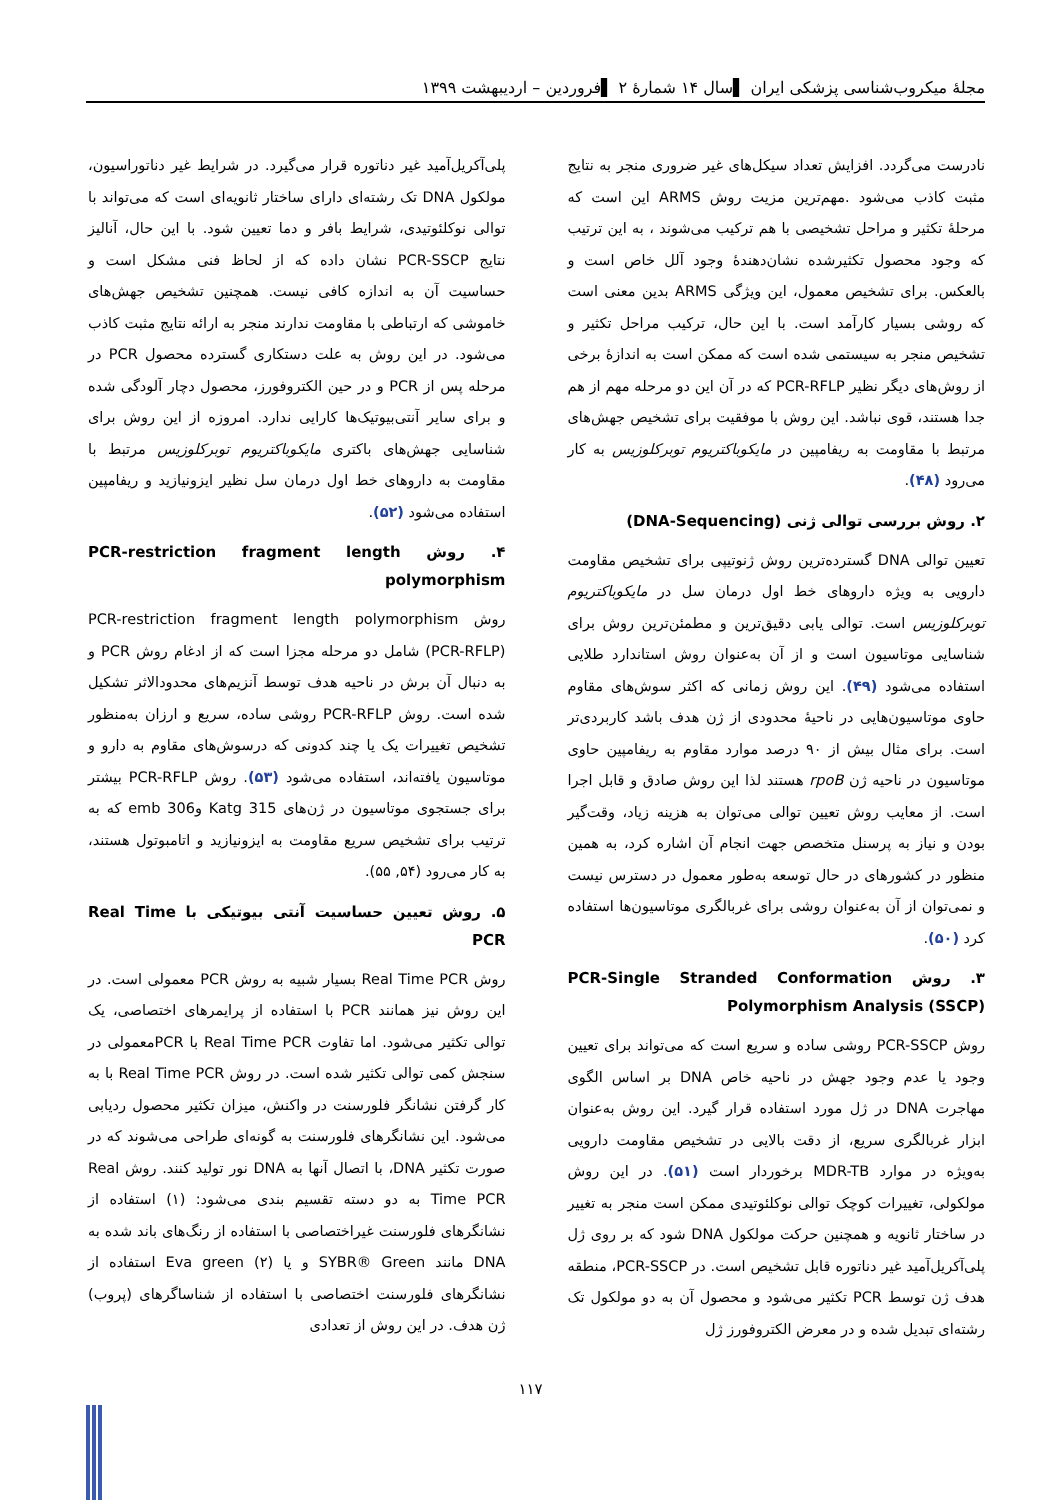مجلهٔ میکروب‌شناسی پزشکی ایران ▌سال ۱۴ شمارهٔ ۲ ▌فروردین – اردیبهشت ۱۳۹۹
نادرست می‌گردد. افزایش تعداد سیکل‌های غیر ضروری منجر به نتایج مثبت کاذب می‌شود .مهم‌ترین مزیت روش ARMS این است که مرحلهٔ تکثیر و مراحل تشخیصی با هم ترکیب می‌شوند ، به این ترتیب که وجود محصول تکثیرشده نشان‌دهندهٔ وجود آلل خاص است و بالعکس. برای تشخیص معمول، این ویژگی ARMS بدین معنی است که روشی بسیار کارآمد است. با این حال، ترکیب مراحل تکثیر و تشخیص منجر به سیستمی شده است که ممکن است به اندازهٔ برخی از روش‌های دیگر نظیر PCR-RFLP که در آن این دو مرحله مهم از هم جدا هستند، قوی نباشد. این روش با موفقیت برای تشخیص جهش‌های مرتبط با مقاومت به ریفامپین در مایکوباکتریوم توبرکلوزیس به کار می‌رود (۴۸).
۲. روش بررسی توالی ژنی (DNA-Sequencing)
تعیین توالی DNA گسترده‌ترین روش ژنوتیپی برای تشخیص مقاومت دارویی به ویژه داروهای خط اول درمان سل در مایکوباکتریوم توبرکلوزیس است. توالی یابی دقیق‌ترین و مطمئن‌ترین روش برای شناسایی موتاسیون است و از آن به‌عنوان روش استاندارد طلایی استفاده می‌شود (۴۹). این روش زمانی که اکثر سوش‌های مقاوم حاوی موتاسیون‌هایی در ناحیهٔ محدودی از ژن هدف باشد کاربردی‌تر است. برای مثال بیش از ۹۰ درصد موارد مقاوم به ریفامپین حاوی موتاسیون در ناحیه ژن rpoB هستند لذا این روش صادق و قابل اجرا است. از معایب روش تعیین توالی می‌توان به هزینه زیاد، وقت‌گیر بودن و نیاز به پرسنل متخصص جهت انجام آن اشاره کرد، به همین منظور در کشورهای در حال توسعه به‌طور معمول در دسترس نیست و نمی‌توان از آن به‌عنوان روشی برای غربالگری موتاسیون‌ها استفاده کرد (۵۰).
۳. روش PCR-Single Stranded Conformation Polymorphism Analysis (SSCP)
روش PCR-SSCP روشی ساده و سریع است که می‌تواند برای تعیین وجود یا عدم وجود جهش در ناحیه خاص DNA بر اساس الگوی مهاجرت DNA در ژل مورد استفاده قرار گیرد. این روش به‌عنوان ابزار غربالگری سریع، از دقت بالایی در تشخیص مقاومت دارویی به‌ویژه در موارد MDR-TB برخوردار است (۵۱). در این روش مولکولی، تغییرات کوچک توالی نوکلئوتیدی ممکن است منجر به تغییر در ساختار ثانویه و همچنین حرکت مولکول DNA شود که بر روی ژل پلی‌آکریل‌آمید غیر دناتوره قابل تشخیص است. در PCR-SSCP، منطقه هدف ژن توسط PCR تکثیر می‌شود و محصول آن به دو مولکول تک رشته‌ای تبدیل شده و در معرض الکتروفورز ژل
پلی‌آکریل‌آمید غیر دناتوره قرار می‌گیرد. در شرایط غیر دناتوراسیون، مولکول DNA تک رشته‌ای دارای ساختار ثانویه‌ای است که می‌تواند با توالی نوکلئوتیدی، شرایط بافر و دما تعیین شود. با این حال، آنالیز نتایج PCR-SSCP نشان داده که از لحاظ فنی مشکل است و حساسیت آن به اندازه کافی نیست. همچنین تشخیص جهش‌های خاموشی که ارتباطی با مقاومت ندارند منجر به ارائه نتایج مثبت کاذب می‌شود. در این روش به علت دستکاری گسترده محصول PCR در مرحله پس از PCR و در حین الکتروفورز، محصول دچار آلودگی شده و برای سایر آنتی‌بیوتیک‌ها کارایی ندارد. امروزه از این روش برای شناسایی جهش‌های باکتری مایکوباکتریوم توبرکلوزیس مرتبط با مقاومت به داروهای خط اول درمان سل نظیر ایزونیازید و ریفامپین استفاده می‌شود (۵۲).
۴. روش PCR-restriction fragment length polymorphism
روش PCR-restriction fragment length polymorphism (PCR-RFLP) شامل دو مرحله مجزا است که از ادغام روش PCR و به دنبال آن برش در ناحیه هدف توسط آنزیم‌های محدودالاثر تشکیل شده است. روش PCR-RFLP روشی ساده، سریع و ارزان به‌منظور تشخیص تغییرات یک یا چند کدونی که درسوش‌های مقاوم به دارو و موتاسیون یافته‌اند، استفاده می‌شود (۵۳). روش PCR-RFLP بیشتر برای جستجوی موتاسیون در ژن‌های Katg 315 وemb 306 که به ترتیب برای تشخیص سریع مقاومت به ایزونیازید و اتامبوتول هستند، به کار می‌رود (۵۴, ۵۵).
۵. روش تعیین حساسیت آنتی بیوتیکی با Real Time PCR
روش Real Time PCR بسیار شبیه به روش PCR معمولی است. در این روش نیز همانند PCR با استفاده از پرایمرهای اختصاصی، یک توالی تکثیر می‌شود. اما تفاوت Real Time PCR با PCRمعمولی در سنجش کمی توالی تکثیر شده است. در روش Real Time PCR با به کار گرفتن نشانگر فلورسنت در واکنش، میزان تکثیر محصول ردیابی می‌شود. این نشانگرهای فلورسنت به گونه‌ای طراحی می‌شوند که در صورت تکثیر DNA، با اتصال آنها به DNA نور تولید کنند. روش Real Time PCR به دو دسته تقسیم بندی می‌شود: (۱) استفاده از نشانگرهای فلورسنت غیراختصاصی با استفاده از رنگ‌های باند شده به DNA مانند SYBR® Green و یا Eva green (۲) استفاده از نشانگرهای فلورسنت اختصاصی با استفاده از شناساگرهای (پروب) ژن هدف. در این روش از تعدادی
۱۱۷